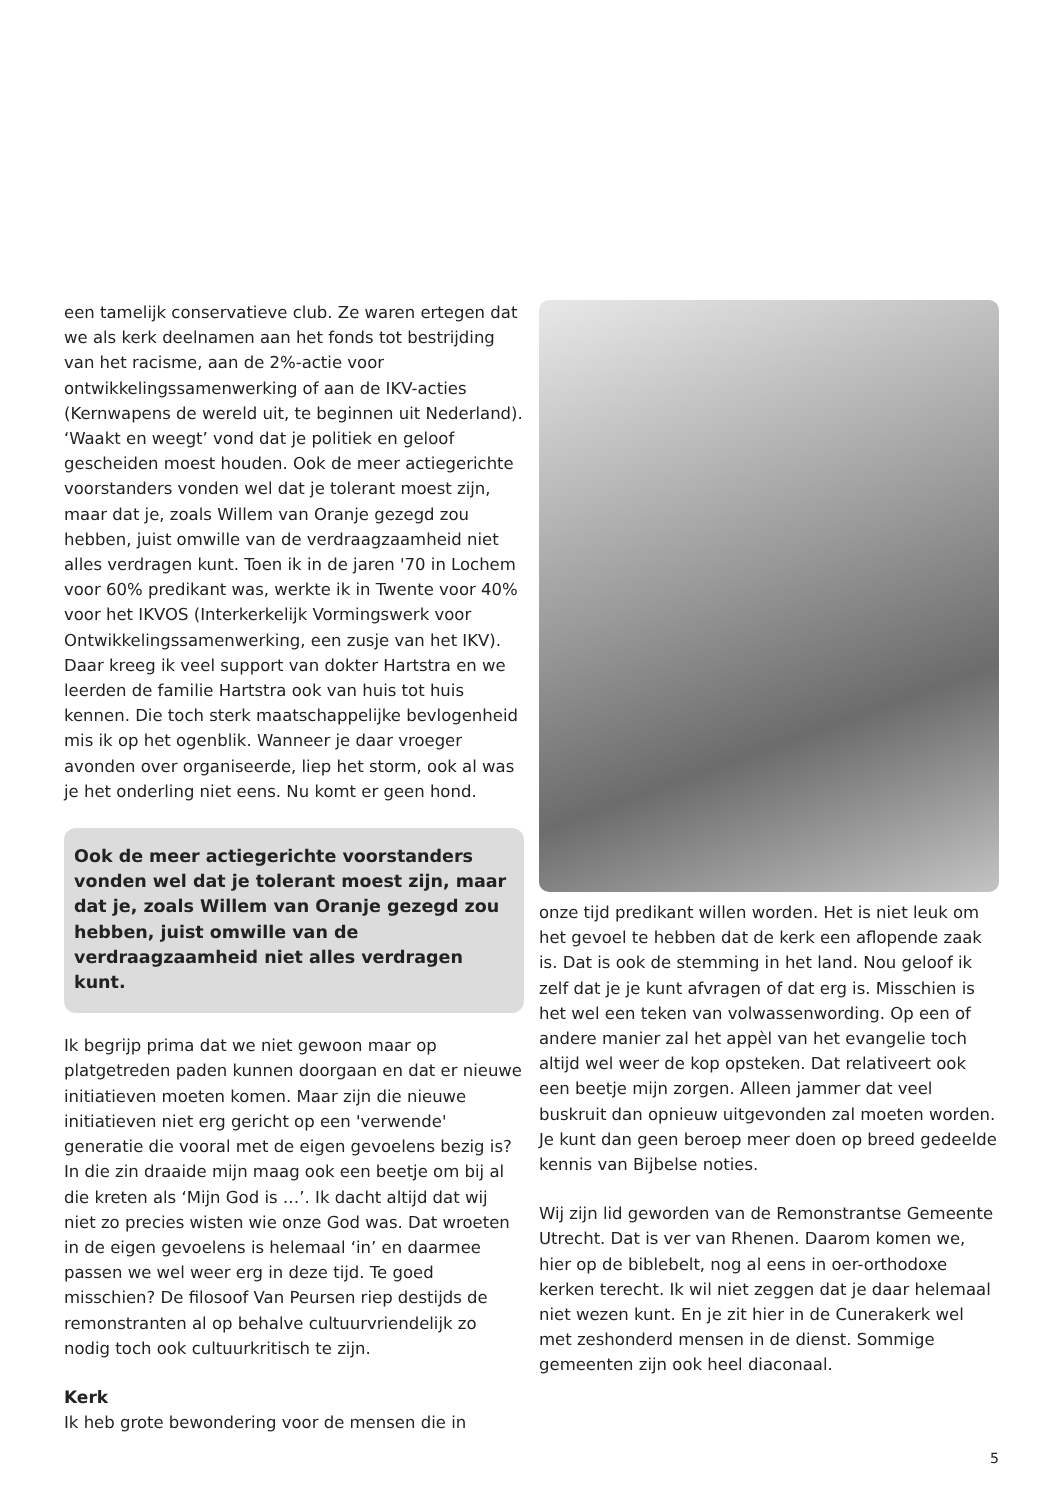een tamelijk conservatieve club. Ze waren ertegen dat we als kerk deelnamen aan het fonds tot bestrijding van het racisme, aan de 2%-actie voor ontwikkelingssamenwerking of aan de IKV-acties (Kernwapens de wereld uit, te beginnen uit Nederland). ‘Waakt en weegt’ vond dat je politiek en geloof gescheiden moest houden. Ook de meer actiegerichte voorstanders vonden wel dat je tolerant moest zijn, maar dat je, zoals Willem van Oranje gezegd zou hebben, juist omwille van de verdraagzaamheid niet alles verdragen kunt. Toen ik in de jaren '70 in Lochem voor 60% predikant was, werkte ik in Twente voor 40% voor het IKVOS (Interkerkelijk Vormingswerk voor Ontwikkelingssamenwerking, een zusje van het IKV). Daar kreeg ik veel support van dokter Hartstra en we leerden de familie Hartstra ook van huis tot huis kennen. Die toch sterk maatschappelijke bevlogenheid mis ik op het ogenblik. Wanneer je daar vroeger avonden over organiseerde, liep het storm, ook al was je het onderling niet eens. Nu komt er geen hond.
Ook de meer actiegerichte voorstanders vonden wel dat je tolerant moest zijn, maar dat je, zoals Willem van Oranje gezegd zou hebben, juist omwille van de verdraagzaamheid niet alles verdragen kunt.
Ik begrijp prima dat we niet gewoon maar op platgetreden paden kunnen doorgaan en dat er nieuwe initiatieven moeten komen. Maar zijn die nieuwe initiatieven niet erg gericht op een 'verwende' generatie die vooral met de eigen gevoelens bezig is? In die zin draaide mijn maag ook een beetje om bij al die kreten als ‘Mijn God is …’. Ik dacht altijd dat wij niet zo precies wisten wie onze God was. Dat wroeten in de eigen gevoelens is helemaal ‘in’ en daarmee passen we wel weer erg in deze tijd. Te goed misschien? De filosoof Van Peursen riep destijds de remonstranten al op behalve cultuurvriendelijk zo nodig toch ook cultuurkritisch te zijn.
Kerk
Ik heb grote bewondering voor de mensen die in
onze tijd predikant willen worden. Het is niet leuk om het gevoel te hebben dat de kerk een aflopende zaak is. Dat is ook de stemming in het land. Nou geloof ik zelf dat je je kunt afvragen of dat erg is. Misschien is het wel een teken van volwassenwording. Op een of andere manier zal het appèl van het evangelie toch altijd wel weer de kop opsteken. Dat relativeert ook een beetje mijn zorgen. Alleen jammer dat veel buskruit dan opnieuw uitgevonden zal moeten worden. Je kunt dan geen beroep meer doen op breed gedeelde kennis van Bijbelse noties.
Wij zijn lid geworden van de Remonstrantse Gemeente Utrecht. Dat is ver van Rhenen. Daarom komen we, hier op de biblebelt, nog al eens in oer-orthodoxe kerken terecht. Ik wil niet zeggen dat je daar helemaal niet wezen kunt. En je zit hier in de Cunerakerk wel met zeshonderd mensen in de dienst. Sommige gemeenten zijn ook heel diaconaal.
5